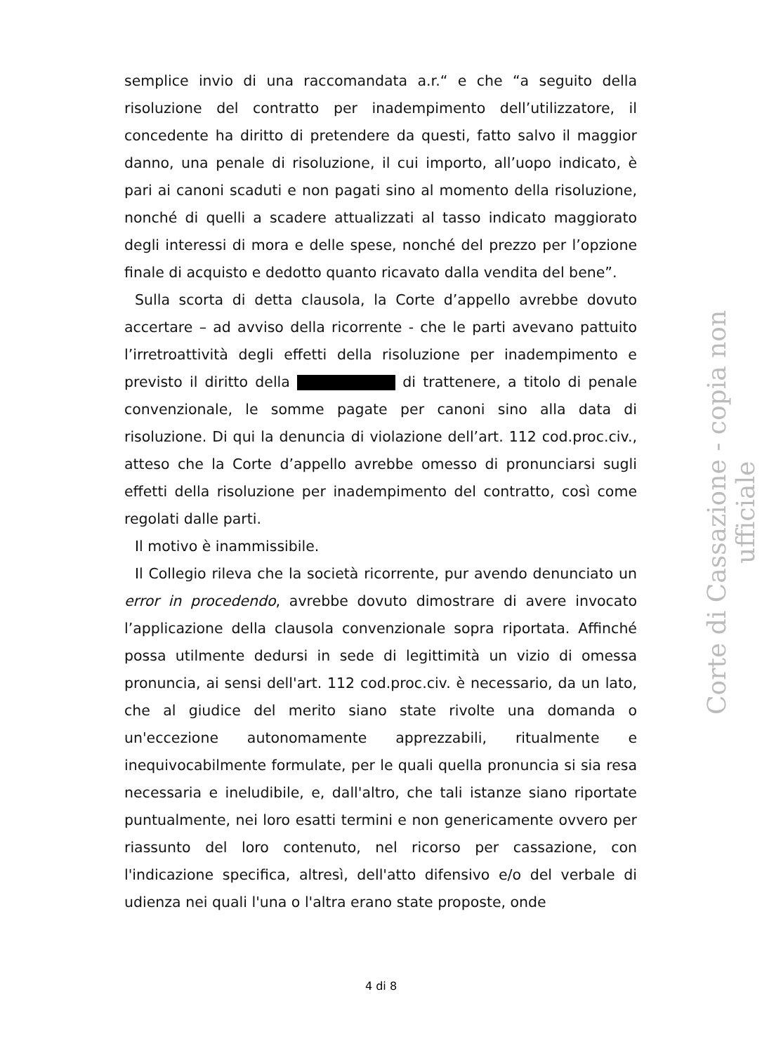semplice invio di una raccomandata a.r.“ e che “a seguito della risoluzione del contratto per inadempimento dell’utilizzatore, il concedente ha diritto di pretendere da questi, fatto salvo il maggior danno, una penale di risoluzione, il cui importo, all’uopo indicato, è pari ai canoni scaduti e non pagati sino al momento della risoluzione, nonché di quelli a scadere attualizzati al tasso indicato maggiorato degli interessi di mora e delle spese, nonché del prezzo per l’opzione finale di acquisto e dedotto quanto ricavato dalla vendita del bene”.
Sulla scorta di detta clausola, la Corte d’appello avrebbe dovuto accertare – ad avviso della ricorrente - che le parti avevano pattuito l’irretroattività degli effetti della risoluzione per inadempimento e previsto il diritto della di trattenere, a titolo di penale convenzionale, le somme pagate per canoni sino alla data di risoluzione. Di qui la denuncia di violazione dell’art. 112 cod.proc.civ., atteso che la Corte d’appello avrebbe omesso di pronunciarsi sugli effetti della risoluzione per inadempimento del contratto, così come regolati dalle parti.
Il motivo è inammissibile.
Il Collegio rileva che la società ricorrente, pur avendo denunciato un error in procedendo, avrebbe dovuto dimostrare di avere invocato l’applicazione della clausola convenzionale sopra riportata. Affinché possa utilmente dedursi in sede di legittimità un vizio di omessa pronuncia, ai sensi dell'art. 112 cod.proc.civ. è necessario, da un lato, che al giudice del merito siano state rivolte una domanda o un'eccezione autonomamente apprezzabili, ritualmente e inequivocabilmente formulate, per le quali quella pronuncia si sia resa necessaria e ineludibile, e, dall'altro, che tali istanze siano riportate puntualmente, nei loro esatti termini e non genericamente ovvero per riassunto del loro contenuto, nel ricorso per cassazione, con l'indicazione specifica, altresì, dell'atto difensivo e/o del verbale di udienza nei quali l'una o l'altra erano state proposte, onde
Corte di Cassazione - copia non ufficiale
4 di 8